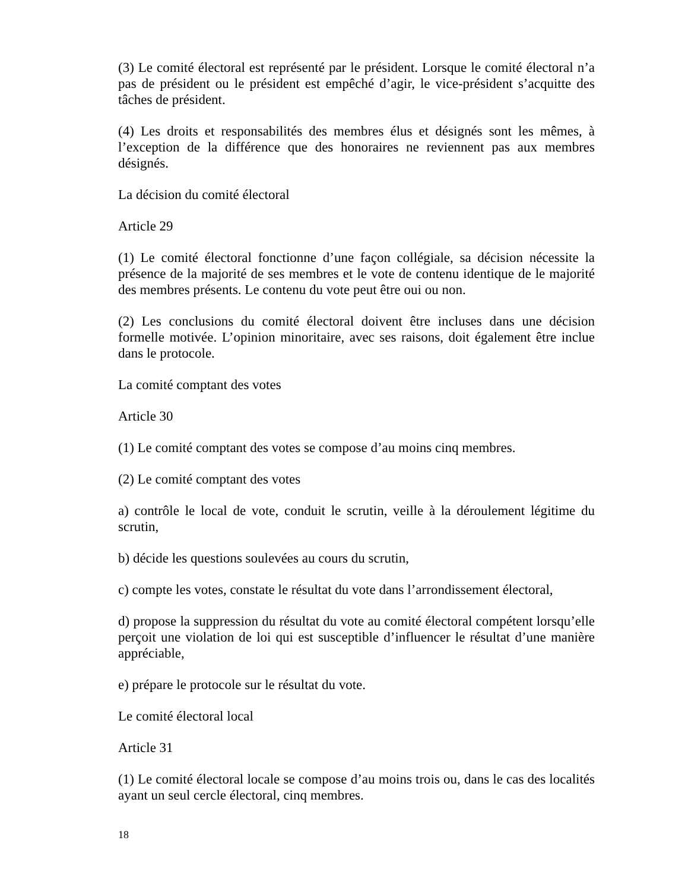(3) Le comité électoral est représenté par le président. Lorsque le comité électoral n’a pas de président ou le président est empêché d’agir, le vice-président s’acquitte des tâches de président.
(4) Les droits et responsabilités des membres élus et désignés sont les mêmes, à l’exception de la différence que des honoraires ne reviennent pas aux membres désignés.
La décision du comité électoral
Article 29
(1) Le comité électoral fonctionne d’une façon collégiale, sa décision nécessite la présence de la majorité de ses membres et le vote de contenu identique de le majorité des membres présents. Le contenu du vote peut être oui ou non.
(2) Les conclusions du comité électoral doivent être incluses dans une décision formelle motivée. L’opinion minoritaire, avec ses raisons, doit également être inclue dans le protocole.
La comité comptant des votes
Article 30
(1) Le comité comptant des votes se compose d’au moins cinq membres.
(2) Le comité comptant des votes
a) contrôle le local de vote, conduit le scrutin, veille à la déroulement légitime du scrutin,
b) décide les questions soulevées au cours du scrutin,
c) compte les votes, constate le résultat du vote dans l’arrondissement électoral,
d) propose la suppression du résultat du vote au comité électoral compétent lorsqu’elle perçoit une violation de loi qui est susceptible d’influencer le résultat d’une manière appréciable,
e) prépare le protocole sur le résultat du vote.
Le comité électoral local
Article 31
(1) Le comité électoral locale se compose d’au moins trois ou, dans le cas des localités ayant un seul cercle électoral, cinq membres.
18